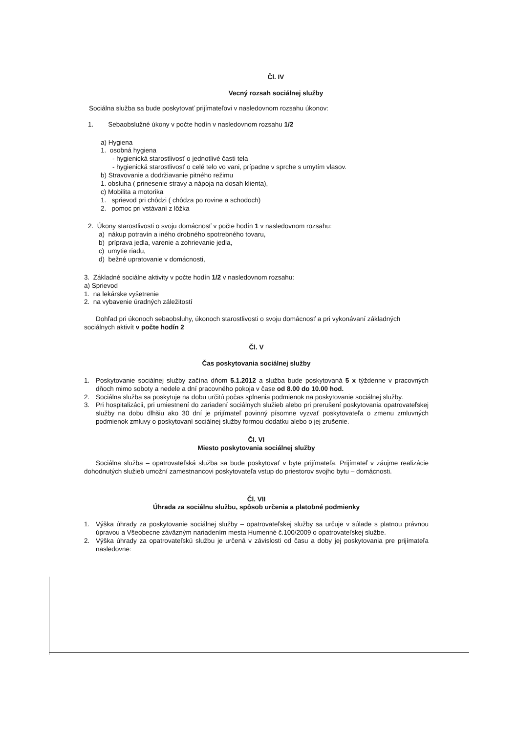Čl. IV
Vecný rozsah sociálnej služby
Sociálna služba sa bude poskytovať prijímateľovi v nasledovnom rozsahu úkonov:
1. Sebaobslužné úkony v počte hodín v nasledovnom rozsahu 1/2
a) Hygiena
1. osobná hygiena
- hygienická starostlivosť o jednotlivé časti tela
- hygienická starostlivosť o celé telo vo vani, prípadne v sprche s umytím vlasov.
b) Stravovanie a dodržiavanie pitného režimu
1. obsluha ( prinesenie stravy a nápoja na dosah klienta),
c) Mobilita a motorika
1. sprievod pri chôdzi ( chôdza po rovine a schodoch)
2. pomoc pri vstávaní z lôžka
2. Úkony starostlivosti o svoju domácnosť v počte hodín 1 v nasledovnom rozsahu:
a) nákup potravín a iného drobného spotrebného tovaru,
b) príprava jedla, varenie a zohrievanie jedla,
c) umytie riadu,
d) bežné upratovanie v domácnosti,
3. Základné sociálne aktivity v počte hodín 1/2 v nasledovnom rozsahu:
a) Sprievod
1. na lekárske vyšetrenie
2. na vybavenie úradných záležitostí
Dohľad pri úkonoch sebaobsluhy, úkonoch starostlivosti o svoju domácnosť a pri vykonávaní základných sociálnych aktivít v počte hodín 2
Čl. V
Čas poskytovania sociálnej služby
1. Poskytovanie sociálnej služby začína dňom 5.1.2012 a služba bude poskytovaná 5 x týždenne v pracovných dňoch mimo soboty a nedele a dní pracovného pokoja v čase od 8.00 do 10.00 hod.
2. Sociálna služba sa poskytuje na dobu určitú počas splnenia podmienok na poskytovanie sociálnej služby.
3. Pri hospitalizácii, pri umiestnení do zariadení sociálnych služieb alebo pri prerušení poskytovania opatrovateľskej služby na dobu dlhšiu ako 30 dní je prijímateľ povinný písomne vyzvať poskytovateľa o zmenu zmluvných podmienok zmluvy o poskytovaní sociálnej služby formou dodatku alebo o jej zrušenie.
Čl. VI
Miesto poskytovania sociálnej služby
Sociálna služba – opatrovateľská služba sa bude poskytovať v byte prijímateľa. Prijímateľ v záujme realizácie dohodnutých služieb umožní zamestnancovi poskytovateľa vstup do priestorov svojho bytu – domácnosti.
Čl. VII
Úhrada za sociálnu službu, spôsob určenia a platobné podmienky
1. Výška úhrady za poskytovanie sociálnej služby – opatrovateľskej služby sa určuje v súlade s platnou právnou úpravou a Všeobecne záväzným nariadením mesta Humenné č.100/2009 o opatrovateľskej službe.
2. Výška úhrady za opatrovateľskú službu je určená v závislosti od času a doby jej poskytovania pre prijímateľa nasledovne: